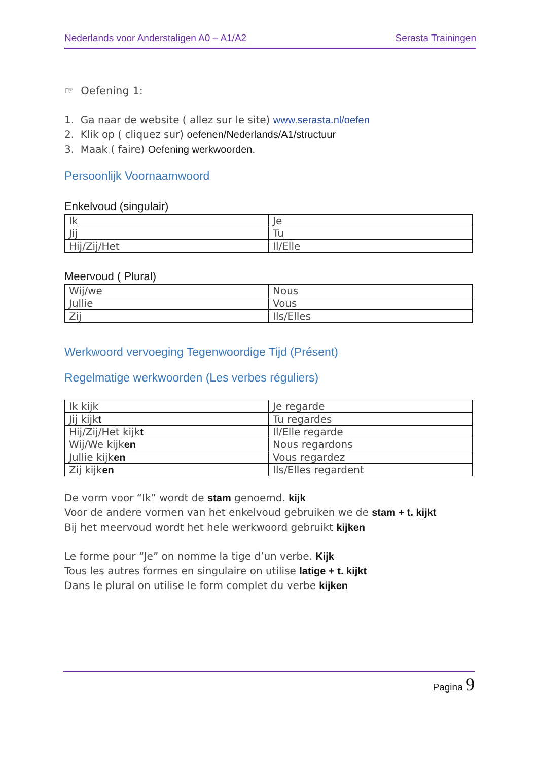Nederlands voor Anderstaligen A0 – A1/A2 Serasta Trainingen
☞ Oefening 1:
1. Ga naar de website ( allez sur le site) www.serasta.nl/oefen
2. Klik op ( cliquez sur) oefenen/Nederlands/A1/structuur
3. Maak ( faire) Oefening werkwoorden.
Persoonlijk Voornaamwoord
Enkelvoud (singulair)
| Ik | Je |
| Jij | Tu |
| Hij/Zij/Het | Il/Elle |
Meervoud ( Plural)
| Wij/we | Nous |
| Jullie | Vous |
| Zij | Ils/Elles |
Werkwoord vervoeging Tegenwoordige Tijd (Présent)
Regelmatige werkwoorden (Les verbes réguliers)
| Ik kijk | Je regarde |
| Jij kijk t | Tu regardes |
| Hij/Zij/Het kijk t | Il/Elle regarde |
| Wij/We kijk en | Nous regardons |
| Jullie kijk en | Vous regardez |
| Zij kijk en | Ils/Elles regardent |
De vorm voor “Ik” wordt de stam genoemd. kijk
Voor de andere vormen van het enkelvoud gebruiken we de stam + t. kijkt
Bij het meervoud wordt het hele werkwoord gebruikt kijken
Le forme pour “Je” on nomme la tige d’un verbe. Kijk
Tous les autres formes en singulaire on utilise latige + t. kijkt
Dans le plural on utilise le form complet du verbe kijken
Pagina 9